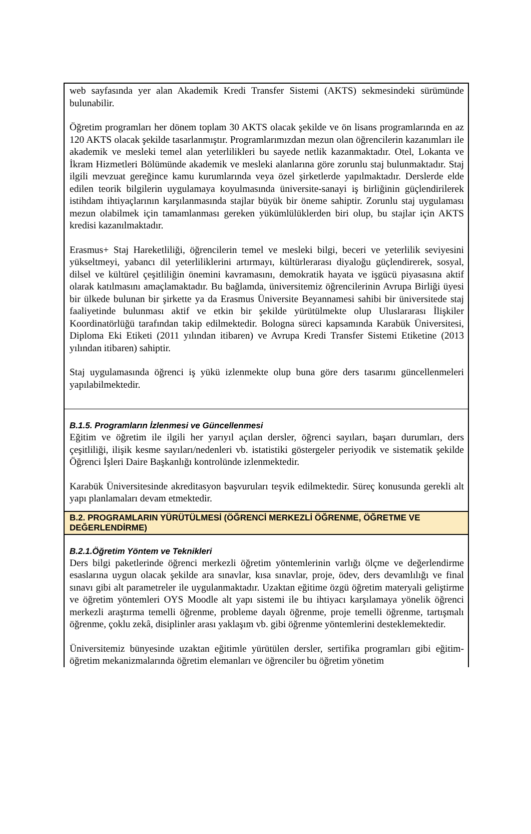web sayfasında yer alan Akademik Kredi Transfer Sistemi (AKTS) sekmesindeki sürümünde bulunabilir.
Öğretim programları her dönem toplam 30 AKTS olacak şekilde ve ön lisans programlarında en az 120 AKTS olacak şekilde tasarlanmıştır. Programlarımızdan mezun olan öğrencilerin kazanımları ile akademik ve mesleki temel alan yeterlilikleri bu sayede netlik kazanmaktadır. Otel, Lokanta ve İkram Hizmetleri Bölümünde akademik ve mesleki alanlarına göre zorunlu staj bulunmaktadır. Staj ilgili mevzuat gereğince kamu kurumlarında veya özel şirketlerde yapılmaktadır. Derslerde elde edilen teorik bilgilerin uygulamaya koyulmasında üniversite-sanayi iş birliğinin güçlendirilerek istihdam ihtiyaçlarının karşılanmasında stajlar büyük bir öneme sahiptir. Zorunlu staj uygulaması mezun olabilmek için tamamlanması gereken yükümlülüklerden biri olup, bu stajlar için AKTS kredisi kazanılmaktadır.
Erasmus+ Staj Hareketliliği, öğrencilerin temel ve mesleki bilgi, beceri ve yeterlilik seviyesini yükseltmeyi, yabancı dil yeterliliklerini artırmayı, kültürlerarası diyaloğu güçlendirerek, sosyal, dilsel ve kültürel çeşitliliğin önemini kavramasını, demokratik hayata ve işgücü piyasasına aktif olarak katılmasını amaçlamaktadır. Bu bağlamda, üniversitemiz öğrencilerinin Avrupa Birliği üyesi bir ülkede bulunan bir şirkette ya da Erasmus Üniversite Beyannamesi sahibi bir üniversitede staj faaliyetinde bulunması aktif ve etkin bir şekilde yürütülmekte olup Uluslararası İlişkiler Koordinatörlüğü tarafından takip edilmektedir. Bologna süreci kapsamında Karabük Üniversitesi, Diploma Eki Etiketi (2011 yılından itibaren) ve Avrupa Kredi Transfer Sistemi Etiketine (2013 yılından itibaren) sahiptir.
Staj uygulamasında öğrenci iş yükü izlenmekte olup buna göre ders tasarımı güncellenmeleri yapılabilmektedir.
B.1.5. Programların İzlenmesi ve Güncellenmesi
Eğitim ve öğretim ile ilgili her yarıyıl açılan dersler, öğrenci sayıları, başarı durumları, ders çeşitliliği, ilişik kesme sayıları/nedenleri vb. istatistiki göstergeler periyodik ve sistematik şekilde Öğrenci İşleri Daire Başkanlığı kontrolünde izlenmektedir.
Karabük Üniversitesinde akreditasyon başvuruları teşvik edilmektedir. Süreç konusunda gerekli alt yapı planlamaları devam etmektedir.
B.2. PROGRAMLARIN YÜRÜTÜLMESİ (ÖĞRENCİ MERKEZLİ ÖĞRENME, ÖĞRETME VE DEĞERLENDİRME)
B.2.1.Öğretim Yöntem ve Teknikleri
Ders bilgi paketlerinde öğrenci merkezli öğretim yöntemlerinin varlığı ölçme ve değerlendirme esaslarına uygun olacak şekilde ara sınavlar, kısa sınavlar, proje, ödev, ders devamlılığı ve final sınavı gibi alt parametreler ile uygulanmaktadır. Uzaktan eğitime özgü öğretim materyali geliştirme ve öğretim yöntemleri OYS Moodle alt yapı sistemi ile bu ihtiyacı karşılamaya yönelik öğrenci merkezli araştırma temelli öğrenme, probleme dayalı öğrenme, proje temelli öğrenme, tartışmalı öğrenme, çoklu zekâ, disiplinler arası yaklaşım vb. gibi öğrenme yöntemlerini desteklemektedir.
Üniversitemiz bünyesinde uzaktan eğitimle yürütülen dersler, sertifika programları gibi eğitim-öğretim mekanizmalarında öğretim elemanları ve öğrenciler bu öğretim yönetim